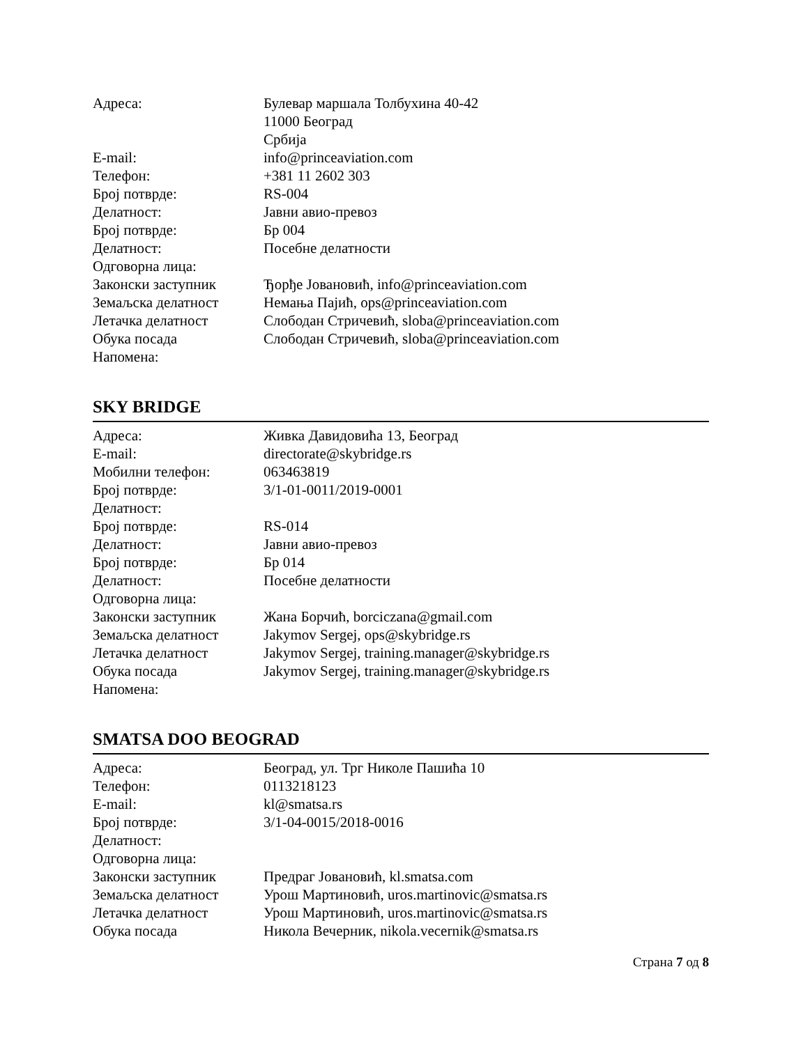| Адреса: | Булевар маршала Толбухина 40-42 11000 Београд Србија |
| E-mail: | info@princeaviation.com |
| Телефон: | +381 11 2602 303 |
| Број потврде: | RS-004 |
| Делатност: | Јавни авио-превоз |
| Број потврде: | Бр 004 |
| Делатност: | Посебне делатности |
| Одговорна лица: | |
| Законски заступник | Ђорђе Јовановић, info@princeaviation.com |
| Земаљска делатност | Немања Пајић, ops@princeaviation.com |
| Летачка делатност | Слободан Стричевић, sloba@princeaviation.com |
| Обука посада | Слободан Стричевић, sloba@princeaviation.com |
| Напомена: | |
SKY BRIDGE
| Адреса: | Живка Давидовића 13, Београд |
| E-mail: | directorate@skybridge.rs |
| Мобилни телефон: | 063463819 |
| Број потврде: | 3/1-01-0011/2019-0001 |
| Делатност: | |
| Број потврде: | RS-014 |
| Делатност: | Јавни авио-превоз |
| Број потврде: | Бр 014 |
| Делатност: | Посебне делатности |
| Одговорна лица: | |
| Законски заступник | Жана Борчић, borciczana@gmail.com |
| Земаљска делатност | Jakymov Sergej, ops@skybridge.rs |
| Летачка делатност | Jakymov Sergej, training.manager@skybridge.rs |
| Обука посада | Jakymov Sergej, training.manager@skybridge.rs |
| Напомена: | |
SMATSA DOO BEOGRAD
| Адреса: | Београд, ул. Трг Николе Пашића 10 |
| Телефон: | 0113218123 |
| E-mail: | kl@smatsa.rs |
| Број потврде: | 3/1-04-0015/2018-0016 |
| Делатност: | |
| Одговорна лица: | |
| Законски заступник | Предраг Јовановић, kl.smatsa.com |
| Земаљска делатност | Урош Мартиновић, uros.martinovic@smatsa.rs |
| Летачка делатност | Урош Мартиновић, uros.martinovic@smatsa.rs |
| Обука посада | Никола Вечерник, nikola.vecernik@smatsa.rs |
Страна 7 од 8